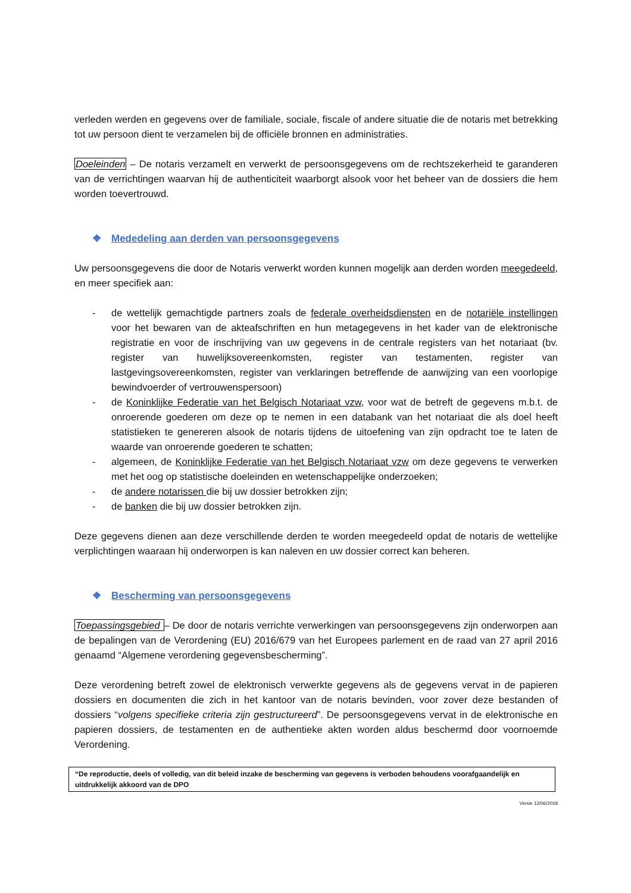verleden werden en gegevens over de familiale, sociale, fiscale of andere situatie die de notaris met betrekking tot uw persoon dient te verzamelen bij de officiële bronnen en administraties.
Doeleinden – De notaris verzamelt en verwerkt de persoonsgegevens om de rechtszekerheid te garanderen van de verrichtingen waarvan hij de authenticiteit waarborgt alsook voor het beheer van de dossiers die hem worden toevertrouwd.
❖ Mededeling aan derden van persoonsgegevens
Uw persoonsgegevens die door de Notaris verwerkt worden kunnen mogelijk aan derden worden meegedeeld, en meer specifiek aan:
- de wettelijk gemachtigde partners zoals de federale overheidsdiensten en de notariële instellingen voor het bewaren van de akteafschriften en hun metagegevens in het kader van de elektronische registratie en voor de inschrijving van uw gegevens in de centrale registers van het notariaat (bv. register van huwelijksovereenkomsten, register van testamenten, register van lastgevingsovereenkomsten, register van verklaringen betreffende de aanwijzing van een voorlopige bewindvoerder of vertrouwenspersoon)
- de Koninklijke Federatie van het Belgisch Notariaat vzw, voor wat de betreft de gegevens m.b.t. de onroerende goederen om deze op te nemen in een databank van het notariaat die als doel heeft statistieken te genereren alsook de notaris tijdens de uitoefening van zijn opdracht toe te laten de waarde van onroerende goederen te schatten;
- algemeen, de Koninklijke Federatie van het Belgisch Notariaat vzw om deze gegevens te verwerken met het oog op statistische doeleinden en wetenschappelijke onderzoeken;
- de andere notarissen die bij uw dossier betrokken zijn;
- de banken die bij uw dossier betrokken zijn.
Deze gegevens dienen aan deze verschillende derden te worden meegedeeld opdat de notaris de wettelijke verplichtingen waaraan hij onderworpen is kan naleven en uw dossier correct kan beheren.
❖ Bescherming van persoonsgegevens
Toepassingsgebied – De door de notaris verrichte verwerkingen van persoonsgegevens zijn onderworpen aan de bepalingen van de Verordening (EU) 2016/679 van het Europees parlement en de raad van 27 april 2016 genaamd “Algemene verordening gegevensbescherming”.
Deze verordening betreft zowel de elektronisch verwerkte gegevens als de gegevens vervat in de papieren dossiers en documenten die zich in het kantoor van de notaris bevinden, voor zover deze bestanden of dossiers “volgens specifieke criteria zijn gestructureerd”. De persoonsgegevens vervat in de elektronische en papieren dossiers, de testamenten en de authentieke akten worden aldus beschermd door voornoemde Verordening.
“De reproductie, deels of volledig, van dit beleid inzake de bescherming van gegevens is verboden behoudens voorafgaandelijk en uitdrukkelijk akkoord van de DPO
Versie 12/06/2018